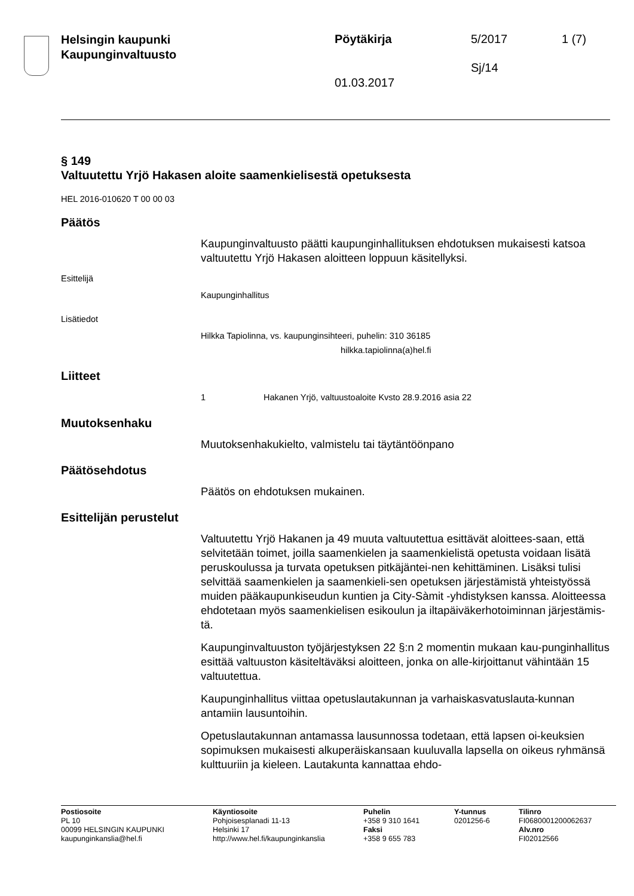Helsingin kaupunki
Kaupunginvaltuusto
Pöytäkirja 5/2017 1 (7)
Sj/14
01.03.2017
§ 149
Valtuutettu Yrjö Hakasen aloite saamenkielisestä opetuksesta
HEL 2016-010620 T 00 00 03
Päätös
Kaupunginvaltuusto päätti kaupunginhallituksen ehdotuksen mukaisesti katsoa valtuutettu Yrjö Hakasen aloitteen loppuun käsitellyksi.
Esittelijä
Kaupunginhallitus
Lisätiedot
Hilkka Tapiolinna, vs. kaupunginsihteeri, puhelin: 310 36185
hilkka.tapiolinna(a)hel.fi
Liitteet
1 Hakanen Yrjö, valtuustoaloite Kvsto 28.9.2016 asia 22
Muutoksenhaku
Muutoksenhakukielto, valmistelu tai täytäntöönpano
Päätösehdotus
Päätös on ehdotuksen mukainen.
Esittelijän perustelut
Valtuutettu Yrjö Hakanen ja 49 muuta valtuutettua esittävät aloittees-saan, että selvitetään toimet, joilla saamenkielen ja saamenkielistä opetusta voidaan lisätä peruskoulussa ja turvata opetuksen pitkäjäntei-nen kehittäminen. Lisäksi tulisi selvittää saamenkielen ja saamenkieli-sen opetuksen järjestämistä yhteistyössä muiden pääkaupunkiseudun kuntien ja City-Sàmit -yhdistyksen kanssa. Aloitteessa ehdotetaan myös saamenkielisen esikoulun ja iltapäiväkerhotoiminnan järjestämis-tä.
Kaupunginvaltuuston työjärjestyksen 22 §:n 2 momentin mukaan kau-punginhallitus esittää valtuuston käsiteltäväksi aloitteen, jonka on alle-kirjoittanut vähintään 15 valtuutettua.
Kaupunginhallitus viittaa opetuslautakunnan ja varhaiskasvatuslauta-kunnan antamiin lausuntoihin.
Opetuslautakunnan antamassa lausunnossa todetaan, että lapsen oi-keuksien sopimuksen mukaisesti alkuperäiskansaan kuuluvalla lapsella on oikeus ryhmänsä kulttuuriin ja kieleen. Lautakunta kannattaa ehdo-
Postiosoite
PL 10
00099 HELSINGIN KAUPUNKI
kaupunginkanslia@hel.fi
Käyntiosoite
Pohjoisesplanadi 11-13
Helsinki 17
http://www.hel.fi/kaupunginkanslia
Puhelin
+358 9 310 1641
Faksi
+358 9 655 783
Y-tunnus
0201256-6
Tilinro
FI0680001200062637
Alv.nro
FI02012566